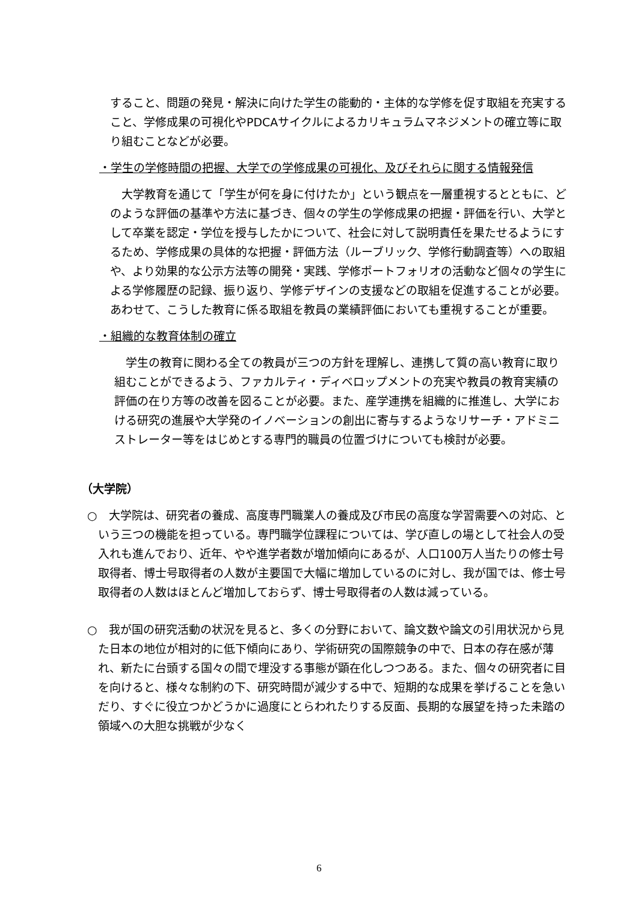すること、問題の発見・解決に向けた学生の能動的・主体的な学修を促す取組を充実すること、学修成果の可視化やPDCAサイクルによるカリキュラムマネジメントの確立等に取り組むことなどが必要。
・学生の学修時間の把握、大学での学修成果の可視化、及びそれらに関する情報発信
　大学教育を通じて「学生が何を身に付けたか」という観点を一層重視するとともに、どのような評価の基準や方法に基づき、個々の学生の学修成果の把握・評価を行い、大学として卒業を認定・学位を授与したかについて、社会に対して説明責任を果たせるようにするため、学修成果の具体的な把握・評価方法（ルーブリック、学修行動調査等）への取組や、より効果的な公示方法等の開発・実践、学修ポートフォリオの活動など個々の学生による学修履歴の記録、振り返り、学修デザインの支援などの取組を促進することが必要。あわせて、こうした教育に係る取組を教員の業績評価においても重視することが重要。
・組織的な教育体制の確立
　学生の教育に関わる全ての教員が三つの方針を理解し、連携して質の高い教育に取り組むことができるよう、ファカルティ・ディベロップメントの充実や教員の教育実績の評価の在り方等の改善を図ることが必要。また、産学連携を組織的に推進し、大学における研究の進展や大学発のイノベーションの創出に寄与するようなリサーチ・アドミニストレーター等をはじめとする専門的職員の位置づけについても検討が必要。
（大学院）
○　大学院は、研究者の養成、高度専門職業人の養成及び市民の高度な学習需要への対応、という三つの機能を担っている。専門職学位課程については、学び直しの場として社会人の受入れも進んでおり、近年、やや進学者数が増加傾向にあるが、人口100万人当たりの修士号取得者、博士号取得者の人数が主要国で大幅に増加しているのに対し、我が国では、修士号取得者の人数はほとんど増加しておらず、博士号取得者の人数は減っている。
○　我が国の研究活動の状況を見ると、多くの分野において、論文数や論文の引用状況から見た日本の地位が相対的に低下傾向にあり、学術研究の国際競争の中で、日本の存在感が薄れ、新たに台頭する国々の間で埋没する事態が顕在化しつつある。また、個々の研究者に目を向けると、様々な制約の下、研究時間が減少する中で、短期的な成果を挙げることを急いだり、すぐに役立つかどうかに過度にとらわれたりする反面、長期的な展望を持った未踏の領域への大胆な挑戦が少なく
6